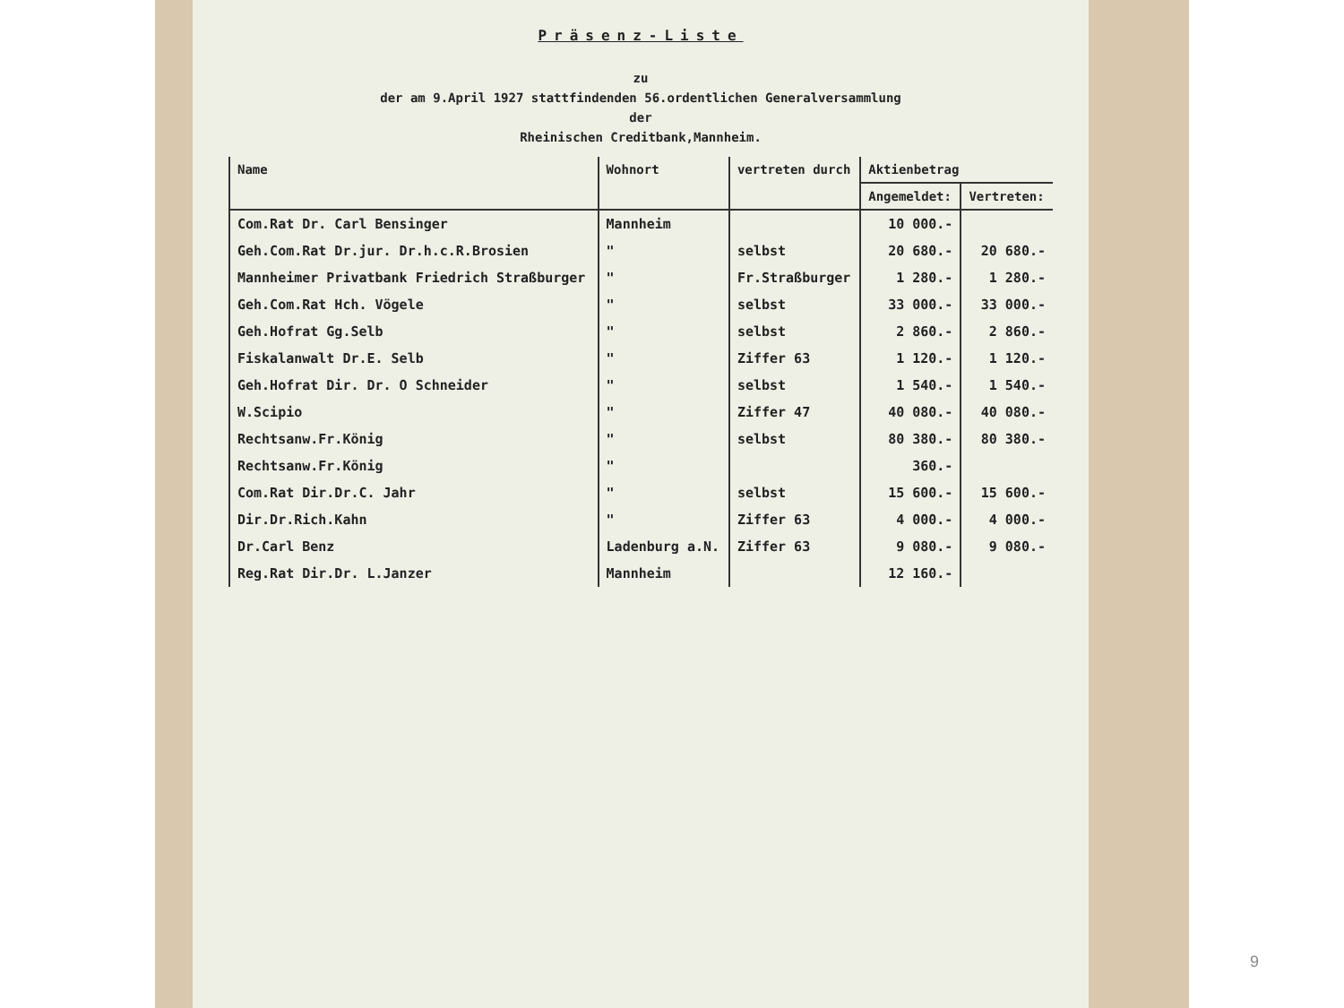Präsenz-Liste
zu
der am 9.April 1927 stattfindenden 56.ordentlichen Generalversammlung
der
Rheinischen Creditbank,Mannheim.
| Name | Wohnort | vertreten durch | Aktienbetrag | |
| --- | --- | --- | --- | --- |
| | | | Angemeldet: | Vertreten: |
| Com.Rat Dr. Carl Bensinger | Mannheim | | 10 000.- | |
| Geh.Com.Rat Dr.jur. Dr.h.c.R.Brosien | " | selbst | 20 680.- | 20 680.- |
| Mannheimer Privatbank Friedrich Straßburger | " | Fr.Straßburger | 1 280.- | 1 280.- |
| Geh.Com.Rat Hch. Vögele | " | selbst | 33 000.- | 33 000.- |
| Geh.Hofrat Gg.Selb | " | selbst | 2 860.- | 2 860.- |
| Fiskalanwalt Dr.E. Selb | " | Ziffer 63 | 1 120.- | 1 120.- |
| Geh.Hofrat Dir. Dr. O Schneider | " | selbst | 1 540.- | 1 540.- |
| W.Scipio | " | Ziffer 47 | 40 080.- | 40 080.- |
| Rechtsanw.Fr.König | " | selbst | 80 380.- | 80 380.- |
| Rechtsanw.Fr.König | " | | 360.- | |
| Com.Rat Dir.Dr.C. Jahr | " | selbst | 15 600.- | 15 600.- |
| Dir.Dr.Rich.Kahn | " | Ziffer 63 | 4 000.- | 4 000.- |
| Dr.Carl Benz | Ladenburg a.N. | Ziffer 63 | 9 080.- | 9 080.- |
| Reg.Rat Dir.Dr. L.Janzer | Mannheim | | 12 160.- | |
9